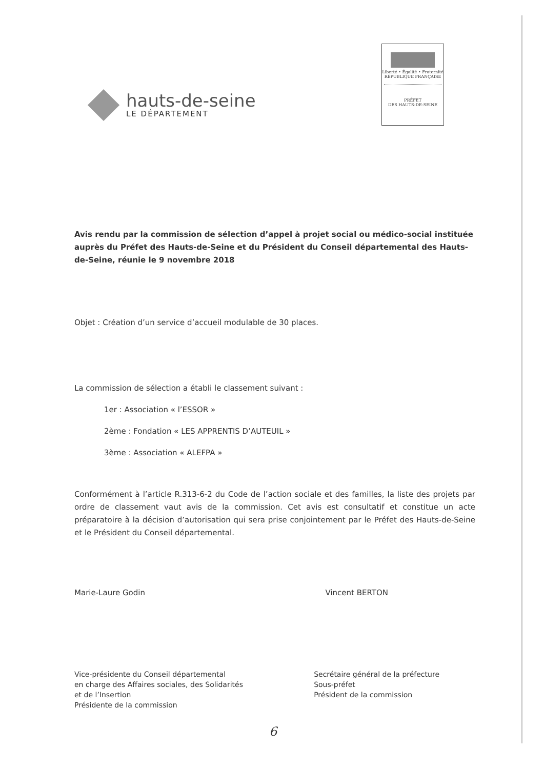hauts-de-seine
LE DÉPARTEMENT
Liberté • Égalité • Fraternité
RÉPUBLIQUE FRANÇAISE
PRÉFET
DES HAUTS-DE-SEINE
Avis rendu par la commission de sélection d’appel à projet social ou médico-social instituée auprès du Préfet des Hauts-de-Seine et du Président du Conseil départemental des Hauts-de-Seine, réunie le 9 novembre 2018
Objet : Création d’un service d’accueil modulable de 30 places.
La commission de sélection a établi le classement suivant :
1er : Association « l’ESSOR »
2ème : Fondation « LES APPRENTIS D’AUTEUIL »
3ème : Association « ALEFPA »
Conformément à l’article R.313-6-2 du Code de l’action sociale et des familles, la liste des projets par ordre de classement vaut avis de la commission. Cet avis est consultatif et constitue un acte préparatoire à la décision d’autorisation qui sera prise conjointement par le Préfet des Hauts-de-Seine et le Président du Conseil départemental.
Marie-Laure Godin Vincent BERTON
Vice-présidente du Conseil départemental
en charge des Affaires sociales, des Solidarités
et de l’Insertion
Présidente de la commission
Secrétaire général de la préfecture
Sous-préfet
Président de la commission
6